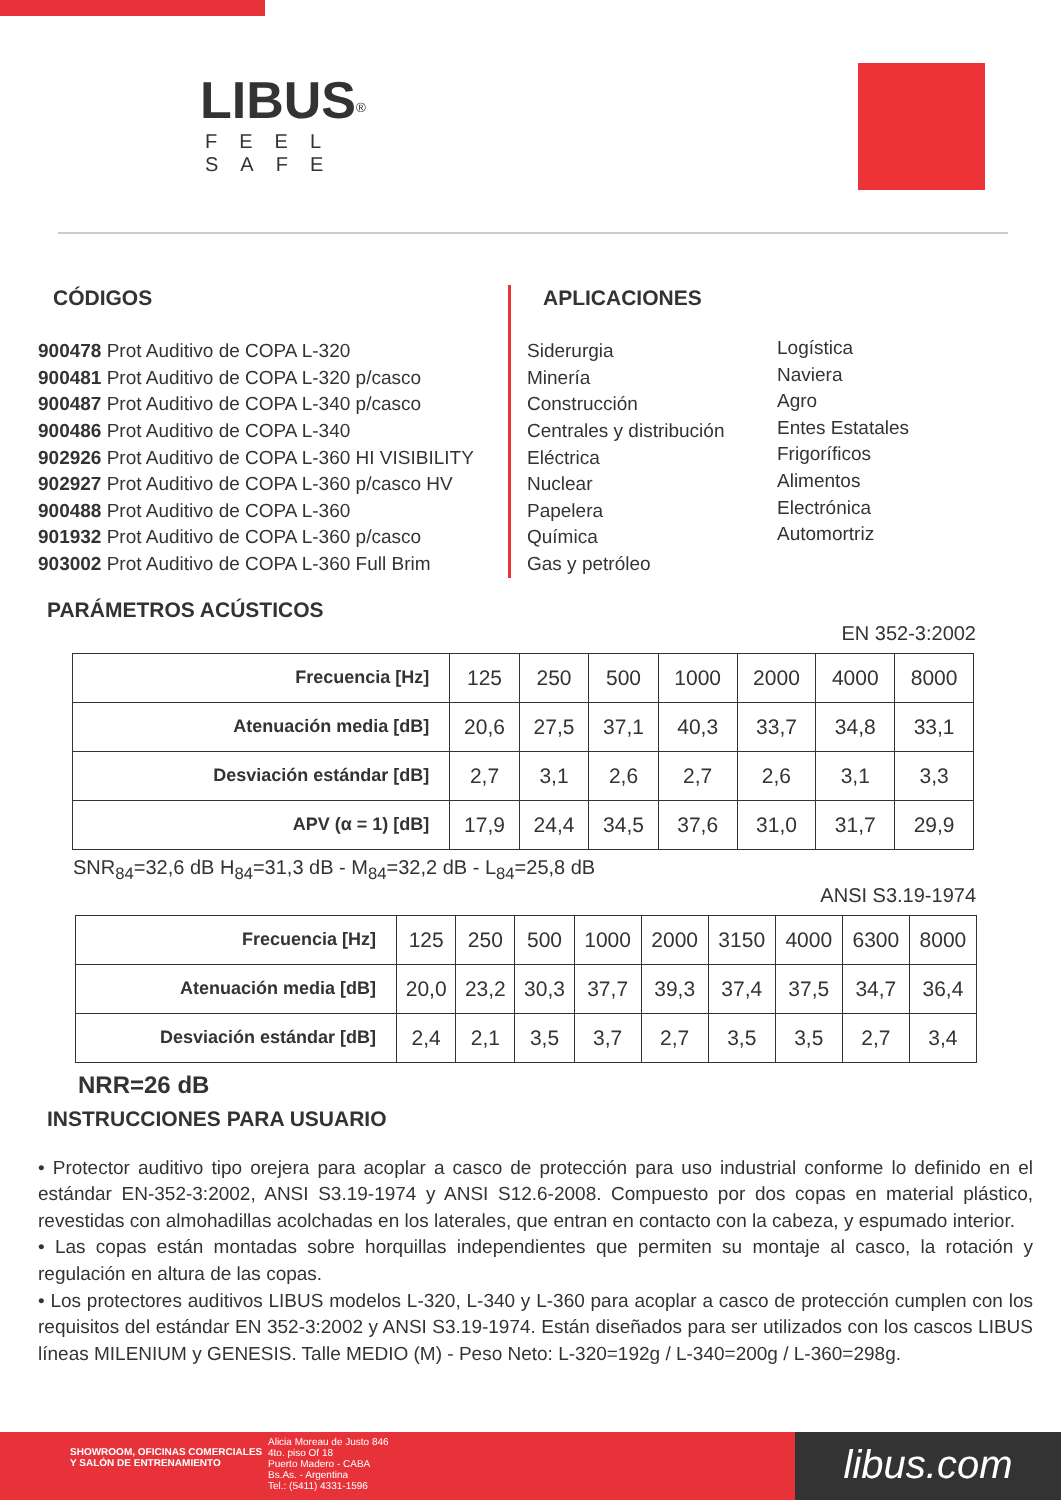LIBUS<sup>®</sup>
FEEL SAFE
CÓDIGOS
900478 Prot Auditivo de COPA L-320
900481 Prot Auditivo de COPA L-320 p/casco
900487 Prot Auditivo de COPA L-340 p/casco
900486 Prot Auditivo de COPA L-340
902926 Prot Auditivo de COPA L-360 HI VISIBILITY
902927 Prot Auditivo de COPA L-360 p/casco HV
900488 Prot Auditivo de COPA L-360
901932 Prot Auditivo de COPA L-360 p/casco
903002 Prot Auditivo de COPA L-360 Full Brim
APLICACIONES
Siderurgia
Minería
Construcción
Centrales y distribución
Eléctrica
Nuclear
Papelera
Química
Gas y petróleo
Logística
Naviera
Agro
Entes Estatales
Frigoríficos
Alimentos
Electrónica
Automortriz
PARÁMETROS ACÚSTICOS
EN 352-3:2002
| Frecuencia [Hz] | 125 | 250 | 500 | 1000 | 2000 | 4000 | 8000 |
| Atenuación media [dB] | 20,6 | 27,5 | 37,1 | 40,3 | 33,7 | 34,8 | 33,1 |
| Desviación estándar [dB] | 2,7 | 3,1 | 2,6 | 2,7 | 2,6 | 3,1 | 3,3 |
| APV (α = 1) [dB] | 17,9 | 24,4 | 34,5 | 37,6 | 31,0 | 31,7 | 29,9 |
SNR<sub>84</sub>=32,6 dB H<sub>84</sub>=31,3 dB - M<sub>84</sub>=32,2 dB - L<sub>84</sub>=25,8 dB
ANSI S3.19-1974
| Frecuencia [Hz] | 125 | 250 | 500 | 1000 | 2000 | 3150 | 4000 | 6300 | 8000 |
| Atenuación media [dB] | 20,0 | 23,2 | 30,3 | 37,7 | 39,3 | 37,4 | 37,5 | 34,7 | 36,4 |
| Desviación estándar [dB] | 2,4 | 2,1 | 3,5 | 3,7 | 2,7 | 3,5 | 3,5 | 2,7 | 3,4 |
NRR=26 dB
INSTRUCCIONES PARA USUARIO
• Protector auditivo tipo orejera para acoplar a casco de protección para uso industrial conforme lo definido en el estándar EN-352-3:2002, ANSI S3.19-1974 y ANSI S12.6-2008. Compuesto por dos copas en material plástico, revestidas con almohadillas acolchadas en los laterales, que entran en contacto con la cabeza, y espumado interior.
• Las copas están montadas sobre horquillas independientes que permiten su montaje al casco, la rotación y regulación en altura de las copas.
• Los protectores auditivos LIBUS modelos L-320, L-340 y L-360 para acoplar a casco de protección cumplen con los requisitos del estándar EN 352-3:2002 y ANSI S3.19-1974. Están diseñados para ser utilizados con los cascos LIBUS líneas MILENIUM y GENESIS. Talle MEDIO (M) - Peso Neto: L-320=192g / L-340=200g / L-360=298g.
SHOWROOM, OFICINAS COMERCIALES Y SALÓN DE ENTRENAMIENTO
Alicia Moreau de Justo 846
4to. piso Of 18
Puerto Madero - CABA
Bs.As. - Argentina
Tel.: (5411) 4331-1596
libus.com